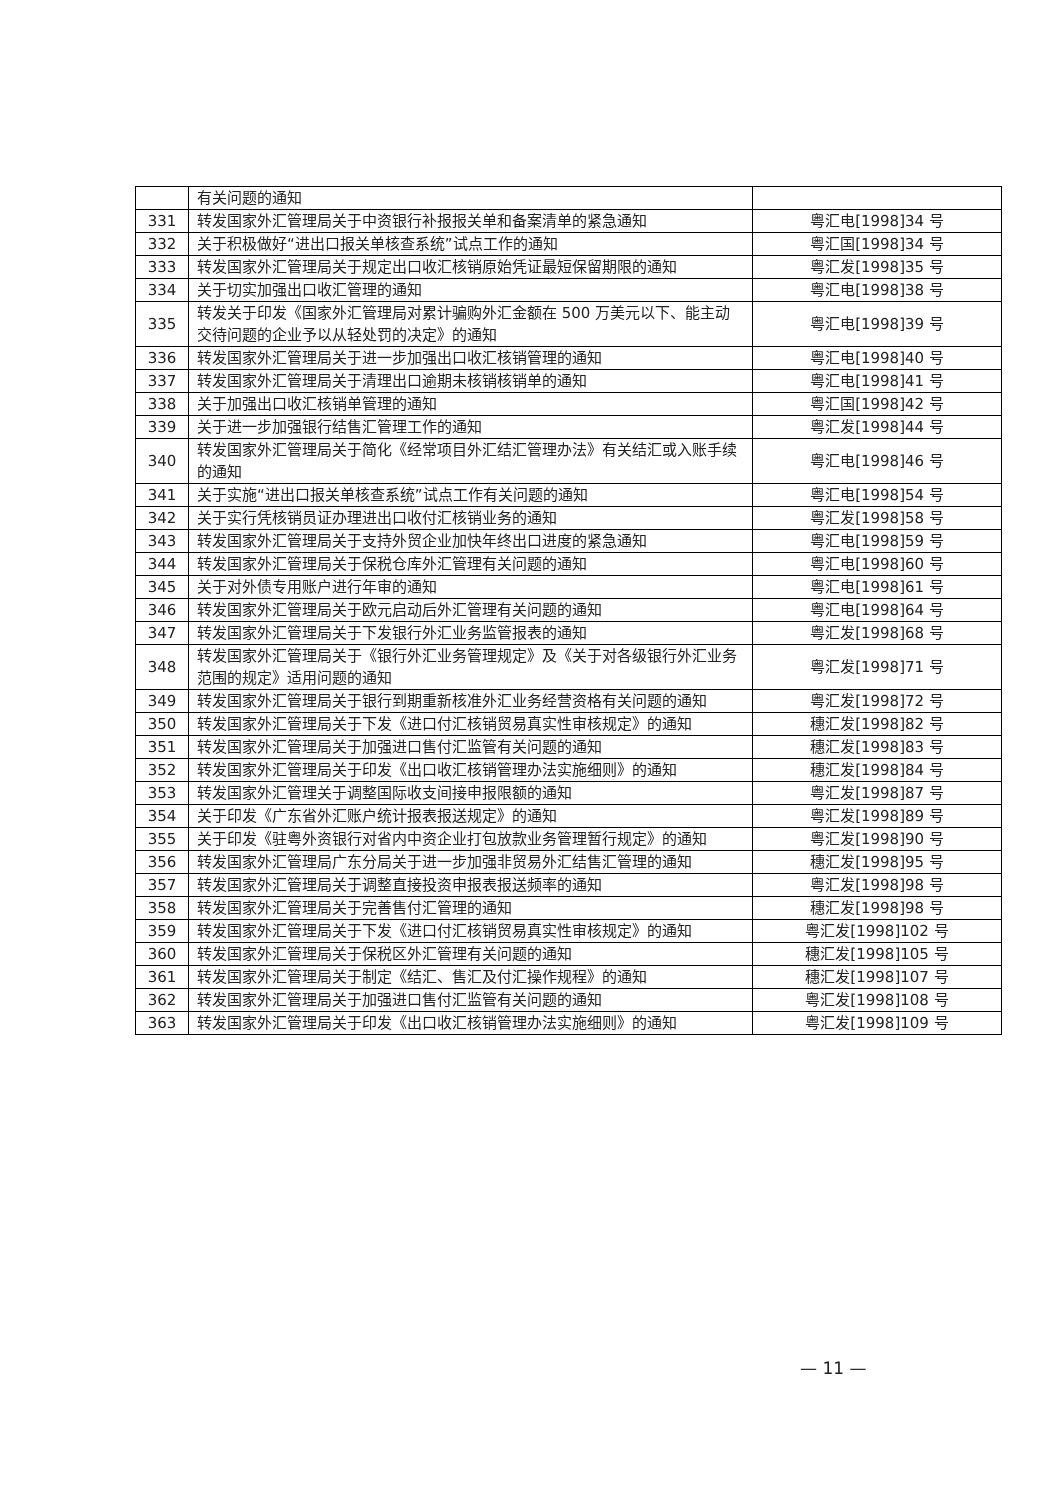| | 有关问题的通知 | |
| 331 | 转发国家外汇管理局关于中资银行补报报关单和备案清单的紧急通知 | 粤汇电[1998]34 号 |
| 332 | 关于积极做好“进出口报关单核查系统”试点工作的通知 | 粤汇国[1998]34 号 |
| 333 | 转发国家外汇管理局关于规定出口收汇核销原始凭证最短保留期限的通知 | 粤汇发[1998]35 号 |
| 334 | 关于切实加强出口收汇管理的通知 | 粤汇电[1998]38 号 |
| 335 | 转发关于印发《国家外汇管理局对累计骗购外汇金额在 500 万美元以下、能主动交待问题的企业予以从轻处罚的决定》的通知 | 粤汇电[1998]39 号 |
| 336 | 转发国家外汇管理局关于进一步加强出口收汇核销管理的通知 | 粤汇电[1998]40 号 |
| 337 | 转发国家外汇管理局关于清理出口逾期未核销核销单的通知 | 粤汇电[1998]41 号 |
| 338 | 关于加强出口收汇核销单管理的通知 | 粤汇国[1998]42 号 |
| 339 | 关于进一步加强银行结售汇管理工作的通知 | 粤汇发[1998]44 号 |
| 340 | 转发国家外汇管理局关于简化《经常项目外汇结汇管理办法》有关结汇或入账手续的通知 | 粤汇电[1998]46 号 |
| 341 | 关于实施“进出口报关单核查系统”试点工作有关问题的通知 | 粤汇电[1998]54 号 |
| 342 | 关于实行凭核销员证办理进出口收付汇核销业务的通知 | 粤汇发[1998]58 号 |
| 343 | 转发国家外汇管理局关于支持外贸企业加快年终出口进度的紧急通知 | 粤汇电[1998]59 号 |
| 344 | 转发国家外汇管理局关于保税仓库外汇管理有关问题的通知 | 粤汇电[1998]60 号 |
| 345 | 关于对外债专用账户进行年审的通知 | 粤汇电[1998]61 号 |
| 346 | 转发国家外汇管理局关于欧元启动后外汇管理有关问题的通知 | 粤汇电[1998]64 号 |
| 347 | 转发国家外汇管理局关于下发银行外汇业务监管报表的通知 | 粤汇发[1998]68 号 |
| 348 | 转发国家外汇管理局关于《银行外汇业务管理规定》及《关于对各级银行外汇业务范围的规定》适用问题的通知 | 粤汇发[1998]71 号 |
| 349 | 转发国家外汇管理局关于银行到期重新核准外汇业务经营资格有关问题的通知 | 粤汇发[1998]72 号 |
| 350 | 转发国家外汇管理局关于下发《进口付汇核销贸易真实性审核规定》的通知 | 穗汇发[1998]82 号 |
| 351 | 转发国家外汇管理局关于加强进口售付汇监管有关问题的通知 | 穗汇发[1998]83 号 |
| 352 | 转发国家外汇管理局关于印发《出口收汇核销管理办法实施细则》的通知 | 穗汇发[1998]84 号 |
| 353 | 转发国家外汇管理关于调整国际收支间接申报限额的通知 | 粤汇发[1998]87 号 |
| 354 | 关于印发《广东省外汇账户统计报表报送规定》的通知 | 粤汇发[1998]89 号 |
| 355 | 关于印发《驻粤外资银行对省内中资企业打包放款业务管理暂行规定》的通知 | 粤汇发[1998]90 号 |
| 356 | 转发国家外汇管理局广东分局关于进一步加强非贸易外汇结售汇管理的通知 | 穗汇发[1998]95 号 |
| 357 | 转发国家外汇管理局关于调整直接投资申报表报送频率的通知 | 粤汇发[1998]98 号 |
| 358 | 转发国家外汇管理局关于完善售付汇管理的通知 | 穗汇发[1998]98 号 |
| 359 | 转发国家外汇管理局关于下发《进口付汇核销贸易真实性审核规定》的通知 | 粤汇发[1998]102 号 |
| 360 | 转发国家外汇管理局关于保税区外汇管理有关问题的通知 | 穗汇发[1998]105 号 |
| 361 | 转发国家外汇管理局关于制定《结汇、售汇及付汇操作规程》的通知 | 穗汇发[1998]107 号 |
| 362 | 转发国家外汇管理局关于加强进口售付汇监管有关问题的通知 | 粤汇发[1998]108 号 |
| 363 | 转发国家外汇管理局关于印发《出口收汇核销管理办法实施细则》的通知 | 粤汇发[1998]109 号 |
— 11 —